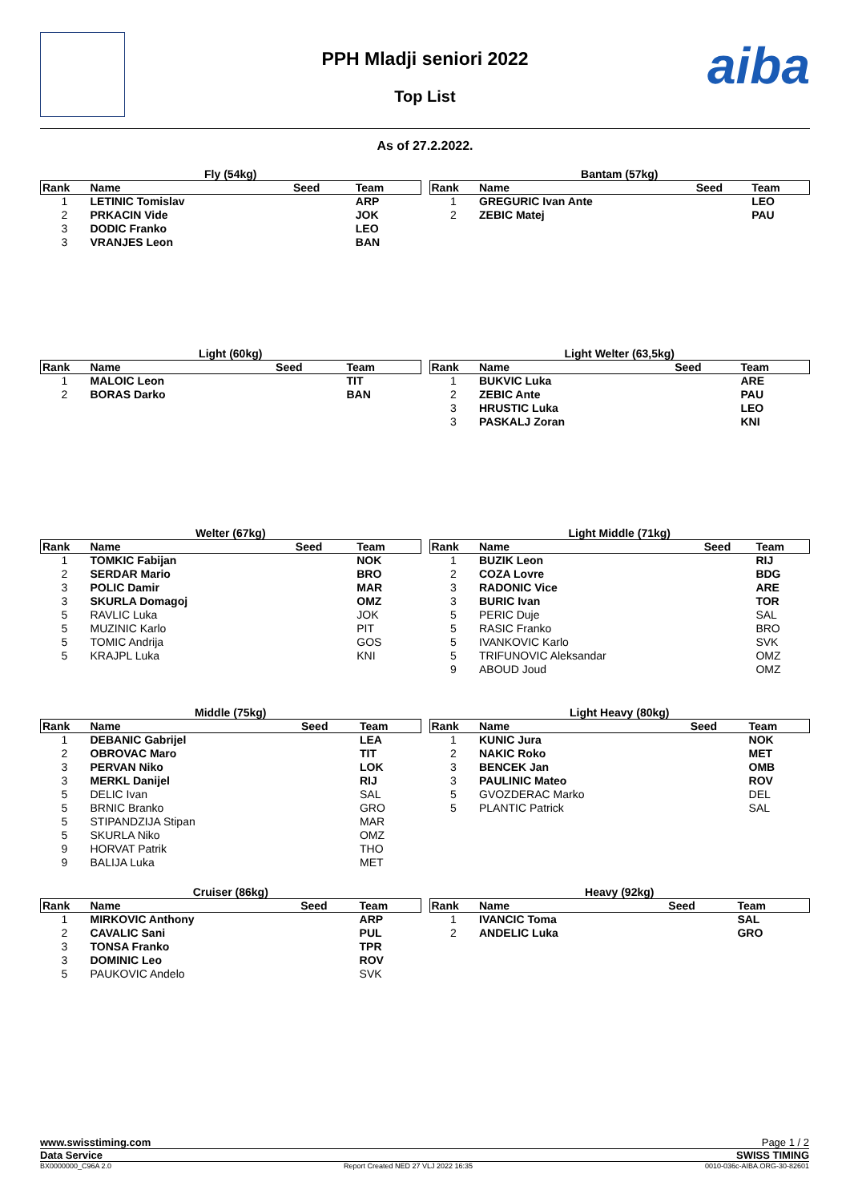aiba
PPH Mladji seniori 2022
Top List
As of 27.2.2022.
Fly (54kg)
| Rank | Name | Seed | Team |
| --- | --- | --- | --- |
| 1 | LETINIC Tomislav | | ARP |
| 2 | PRKACIN Vide | | JOK |
| 3 | DODIC Franko | | LEO |
| 3 | VRANJES Leon | | BAN |
Bantam (57kg)
| Rank | Name | Seed | Team |
| --- | --- | --- | --- |
| 1 | GREGURIC Ivan Ante | | LEO |
| 2 | ZEBIC Matej | | PAU |
Light (60kg)
| Rank | Name | Seed | Team |
| --- | --- | --- | --- |
| 1 | MALOIC Leon | | TIT |
| 2 | BORAS Darko | | BAN |
Light Welter (63,5kg)
| Rank | Name | Seed | Team |
| --- | --- | --- | --- |
| 1 | BUKVIC Luka | | ARE |
| 2 | ZEBIC Ante | | PAU |
| 3 | HRUSTIC Luka | | LEO |
| 3 | PASKALJ Zoran | | KNI |
Welter (67kg)
| Rank | Name | Seed | Team |
| --- | --- | --- | --- |
| 1 | TOMKIC Fabijan | | NOK |
| 2 | SERDAR Mario | | BRO |
| 3 | POLIC Damir | | MAR |
| 3 | SKURLA Domagoj | | OMZ |
| 5 | RAVLIC Luka | | JOK |
| 5 | MUZINIC Karlo | | PIT |
| 5 | TOMIC Andrija | | GOS |
| 5 | KRAJPL Luka | | KNI |
Light Middle (71kg)
| Rank | Name | Seed | Team |
| --- | --- | --- | --- |
| 1 | BUZIK Leon | | RIJ |
| 2 | COZA Lovre | | BDG |
| 3 | RADONIC Vice | | ARE |
| 3 | BURIC Ivan | | TOR |
| 5 | PERIC Duje | | SAL |
| 5 | RASIC Franko | | BRO |
| 5 | IVANKOVIC Karlo | | SVK |
| 5 | TRIFUNOVIC Aleksandar | | OMZ |
| 9 | ABOUD Joud | | OMZ |
Middle (75kg)
| Rank | Name | Seed | Team |
| --- | --- | --- | --- |
| 1 | DEBANIC Gabrijel | | LEA |
| 2 | OBROVAC Maro | | TIT |
| 3 | PERVAN Niko | | LOK |
| 3 | MERKL Danijel | | RIJ |
| 5 | DELIC Ivan | | SAL |
| 5 | BRNIC Branko | | GRO |
| 5 | STIPANDZIJA Stipan | | MAR |
| 5 | SKURLA Niko | | OMZ |
| 9 | HORVAT Patrik | | THO |
| 9 | BALIJA Luka | | MET |
Light Heavy (80kg)
| Rank | Name | Seed | Team |
| --- | --- | --- | --- |
| 1 | KUNIC Jura | | NOK |
| 2 | NAKIC Roko | | MET |
| 3 | BENCEK Jan | | OMB |
| 3 | PAULINIC Mateo | | ROV |
| 5 | GVOZDERAC Marko | | DEL |
| 5 | PLANTIC Patrick | | SAL |
Cruiser (86kg)
| Rank | Name | Seed | Team |
| --- | --- | --- | --- |
| 1 | MIRKOVIC Anthony | | ARP |
| 2 | CAVALIC Sani | | PUL |
| 3 | TONSA Franko | | TPR |
| 3 | DOMINIC Leo | | ROV |
| 5 | PAUKOVIC Andelo | | SVK |
Heavy (92kg)
| Rank | Name | Seed | Team |
| --- | --- | --- | --- |
| 1 | IVANCIC Toma | | SAL |
| 2 | ANDELIC Luka | | GRO |
www.swisstiming.com Page 1 / 2
Data Service SWISS TIMING
BX0000000_C96A 2.0 Report Created NED 27 VLJ 2022 16:35 0010-036c-AIBA.ORG-30-82601